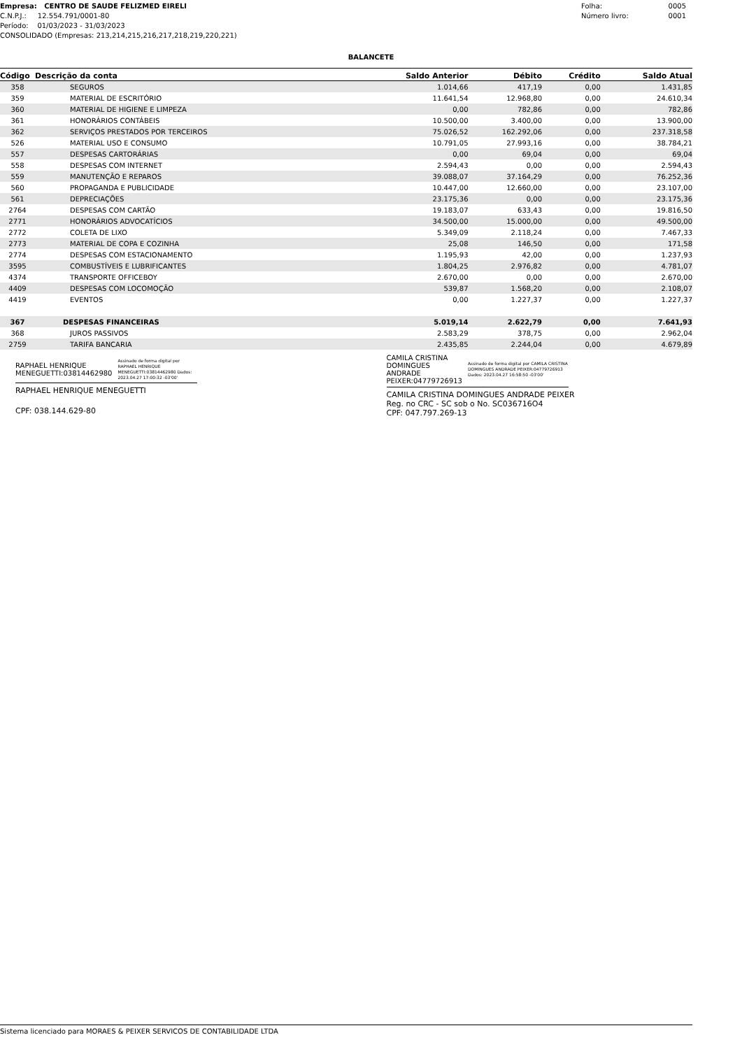Empresa: CENTRO DE SAUDE FELIZMED EIRELI
C.N.P.J.: 12.554.791/0001-80
Período: 01/03/2023 - 31/03/2023
CONSOLIDADO (Empresas: 213,214,215,216,217,218,219,220,221)
Folha: 0005
Número livro: 0001
BALANCETE
| Código | Descrição da conta | Saldo Anterior | Débito | Crédito | Saldo Atual |
| --- | --- | --- | --- | --- | --- |
| 358 | SEGUROS | 1.014,66 | 417,19 | 0,00 | 1.431,85 |
| 359 | MATERIAL DE ESCRITÓRIO | 11.641,54 | 12.968,80 | 0,00 | 24.610,34 |
| 360 | MATERIAL DE HIGIENE E LIMPEZA | 0,00 | 782,86 | 0,00 | 782,86 |
| 361 | HONORÁRIOS CONTÁBEIS | 10.500,00 | 3.400,00 | 0,00 | 13.900,00 |
| 362 | SERVIÇOS PRESTADOS POR TERCEIROS | 75.026,52 | 162.292,06 | 0,00 | 237.318,58 |
| 526 | MATERIAL USO E CONSUMO | 10.791,05 | 27.993,16 | 0,00 | 38.784,21 |
| 557 | DESPESAS CARTORÁRIAS | 0,00 | 69,04 | 0,00 | 69,04 |
| 558 | DESPESAS COM INTERNET | 2.594,43 | 0,00 | 0,00 | 2.594,43 |
| 559 | MANUTENÇÃO E REPAROS | 39.088,07 | 37.164,29 | 0,00 | 76.252,36 |
| 560 | PROPAGANDA E PUBLICIDADE | 10.447,00 | 12.660,00 | 0,00 | 23.107,00 |
| 561 | DEPRECIAÇÕES | 23.175,36 | 0,00 | 0,00 | 23.175,36 |
| 2764 | DESPESAS COM CARTÃO | 19.183,07 | 633,43 | 0,00 | 19.816,50 |
| 2771 | HONORÁRIOS ADVOCATÍCIOS | 34.500,00 | 15.000,00 | 0,00 | 49.500,00 |
| 2772 | COLETA DE LIXO | 5.349,09 | 2.118,24 | 0,00 | 7.467,33 |
| 2773 | MATERIAL DE COPA E COZINHA | 25,08 | 146,50 | 0,00 | 171,58 |
| 2774 | DESPESAS COM ESTACIONAMENTO | 1.195,93 | 42,00 | 0,00 | 1.237,93 |
| 3595 | COMBUSTÍVEIS E LUBRIFICANTES | 1.804,25 | 2.976,82 | 0,00 | 4.781,07 |
| 4374 | TRANSPORTE OFFICEBOY | 2.670,00 | 0,00 | 0,00 | 2.670,00 |
| 4409 | DESPESAS COM LOCOMOÇÃO | 539,87 | 1.568,20 | 0,00 | 2.108,07 |
| 4419 | EVENTOS | 0,00 | 1.227,37 | 0,00 | 1.227,37 |
| 367 | DESPESAS FINANCEIRAS | 5.019,14 | 2.622,79 | 0,00 | 7.641,93 |
| 368 | JUROS PASSIVOS | 2.583,29 | 378,75 | 0,00 | 2.962,04 |
| 2759 | TARIFA BANCARIA | 2.435,85 | 2.244,04 | 0,00 | 4.679,89 |
RAPHAEL HENRIQUE
MENEGUETTI:03814462980 Assinado de forma digital por RAPHAEL HENRIQUE MENEGUETTI:03814462980 Dados: 2023.04.27 17:00:32 -03'00'
RAPHAEL HENRIQUE MENEGUETTI
CPF: 038.144.629-80
CAMILA CRISTINA
DOMINGUES ANDRADE
PEIXER:04779726913 Assinado de forma digital por CAMILA CRISTINA DOMINGUES ANDRADE PEIXER:04779726913 Dados: 2023.04.27 16:58:50 -03'00'
CAMILA CRISTINA DOMINGUES ANDRADE PEIXER
Reg. no CRC - SC sob o No. SC036716O4
CPF: 047.797.269-13
Sistema licenciado para MORAES & PEIXER SERVICOS DE CONTABILIDADE LTDA